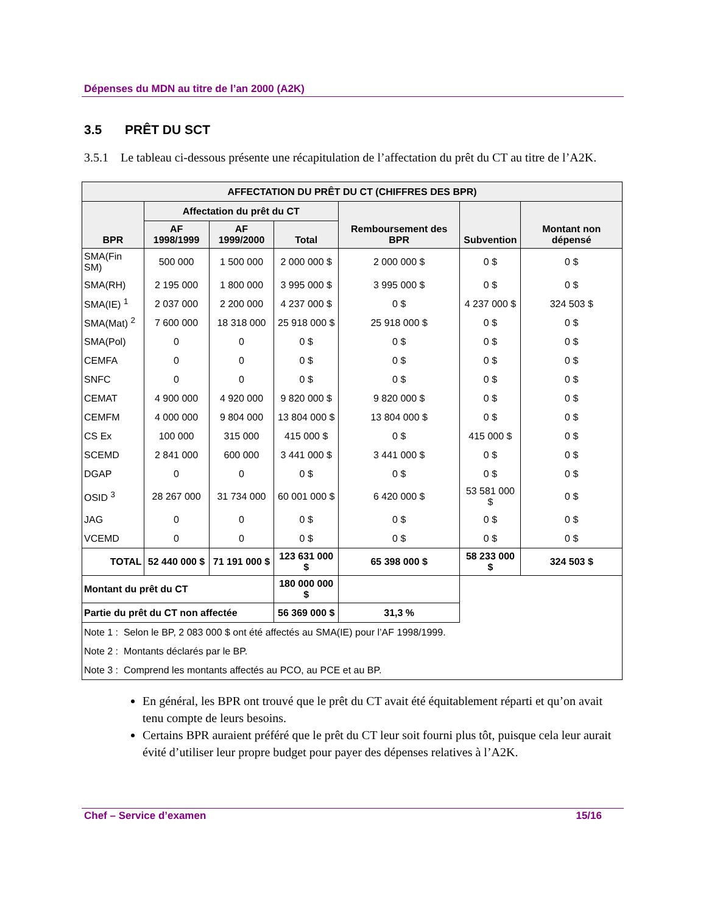Dépenses du MDN au titre de l’an 2000 (A2K)
3.5 PRÊT DU SCT
3.5.1 Le tableau ci-dessous présente une récapitulation de l’affectation du prêt du CT au titre de l’A2K.
| AFFECTATION DU PRÊT DU CT (CHIFFRES DES BPR) | | | | | | |
| --- | --- | --- | --- | --- | --- | --- |
| BPR | Affectation du prêt du CT | | | Remboursement des BPR | Subvention | Montant non dépensé |
| | AF 1998/1999 | AF 1999/2000 | Total | | | |
| SMA(Fin SM) | 500 000 | 1 500 000 | 2 000 000 $ | 2 000 000 $ | 0 $ | 0 $ |
| SMA(RH) | 2 195 000 | 1 800 000 | 3 995 000 $ | 3 995 000 $ | 0 $ | 0 $ |
| SMA(IE) <sup>1</sup> | 2 037 000 | 2 200 000 | 4 237 000 $ | 0 $ | 4 237 000 $ | 324 503 $ |
| SMA(Mat) <sup>2</sup> | 7 600 000 | 18 318 000 | 25 918 000 $ | 25 918 000 $ | 0 $ | 0 $ |
| SMA(Pol) | 0 | 0 | 0 $ | 0 $ | 0 $ | 0 $ |
| CEMFA | 0 | 0 | 0 $ | 0 $ | 0 $ | 0 $ |
| SNFC | 0 | 0 | 0 $ | 0 $ | 0 $ | 0 $ |
| CEMAT | 4 900 000 | 4 920 000 | 9 820 000 $ | 9 820 000 $ | 0 $ | 0 $ |
| CEMFM | 4 000 000 | 9 804 000 | 13 804 000 $ | 13 804 000 $ | 0 $ | 0 $ |
| CS Ex | 100 000 | 315 000 | 415 000 $ | 0 $ | 415 000 $ | 0 $ |
| SCEMD | 2 841 000 | 600 000 | 3 441 000 $ | 3 441 000 $ | 0 $ | 0 $ |
| DGAP | 0 | 0 | 0 $ | 0 $ | 0 $ | 0 $ |
| OSID <sup>3</sup> | 28 267 000 | 31 734 000 | 60 001 000 $ | 6 420 000 $ | 53 581 000 $ | 0 $ |
| JAG | 0 | 0 | 0 $ | 0 $ | 0 $ | 0 $ |
| VCEMD | 0 | 0 | 0 $ | 0 $ | 0 $ | 0 $ |
| TOTAL | 52 440 000 $ | 71 191 000 $ | 123 631 000 $ | 65 398 000 $ | 58 233 000 $ | 324 503 $ |
| Montant du prêt du CT | | | 180 000 000 $ | | | |
| Partie du prêt du CT non affectée | | | 56 369 000 $ | 31,3 % | | |
| Note 1 : Selon le BP, 2 083 000 $ ont été affectés au SMA(IE) pour l’AF 1998/1999. | | | | | | |
| Note 2 : Montants déclarés par le BP. | | | | | | |
| Note 3 : Comprend les montants affectés au PCO, au PCE et au BP. | | | | | | |
En général, les BPR ont trouvé que le prêt du CT avait été équitablement réparti et qu’on avait tenu compte de leurs besoins.
Certains BPR auraient préféré que le prêt du CT leur soit fourni plus tôt, puisque cela leur aurait évité d’utiliser leur propre budget pour payer des dépenses relatives à l’A2K.
Chef – Service d’examen 15/16